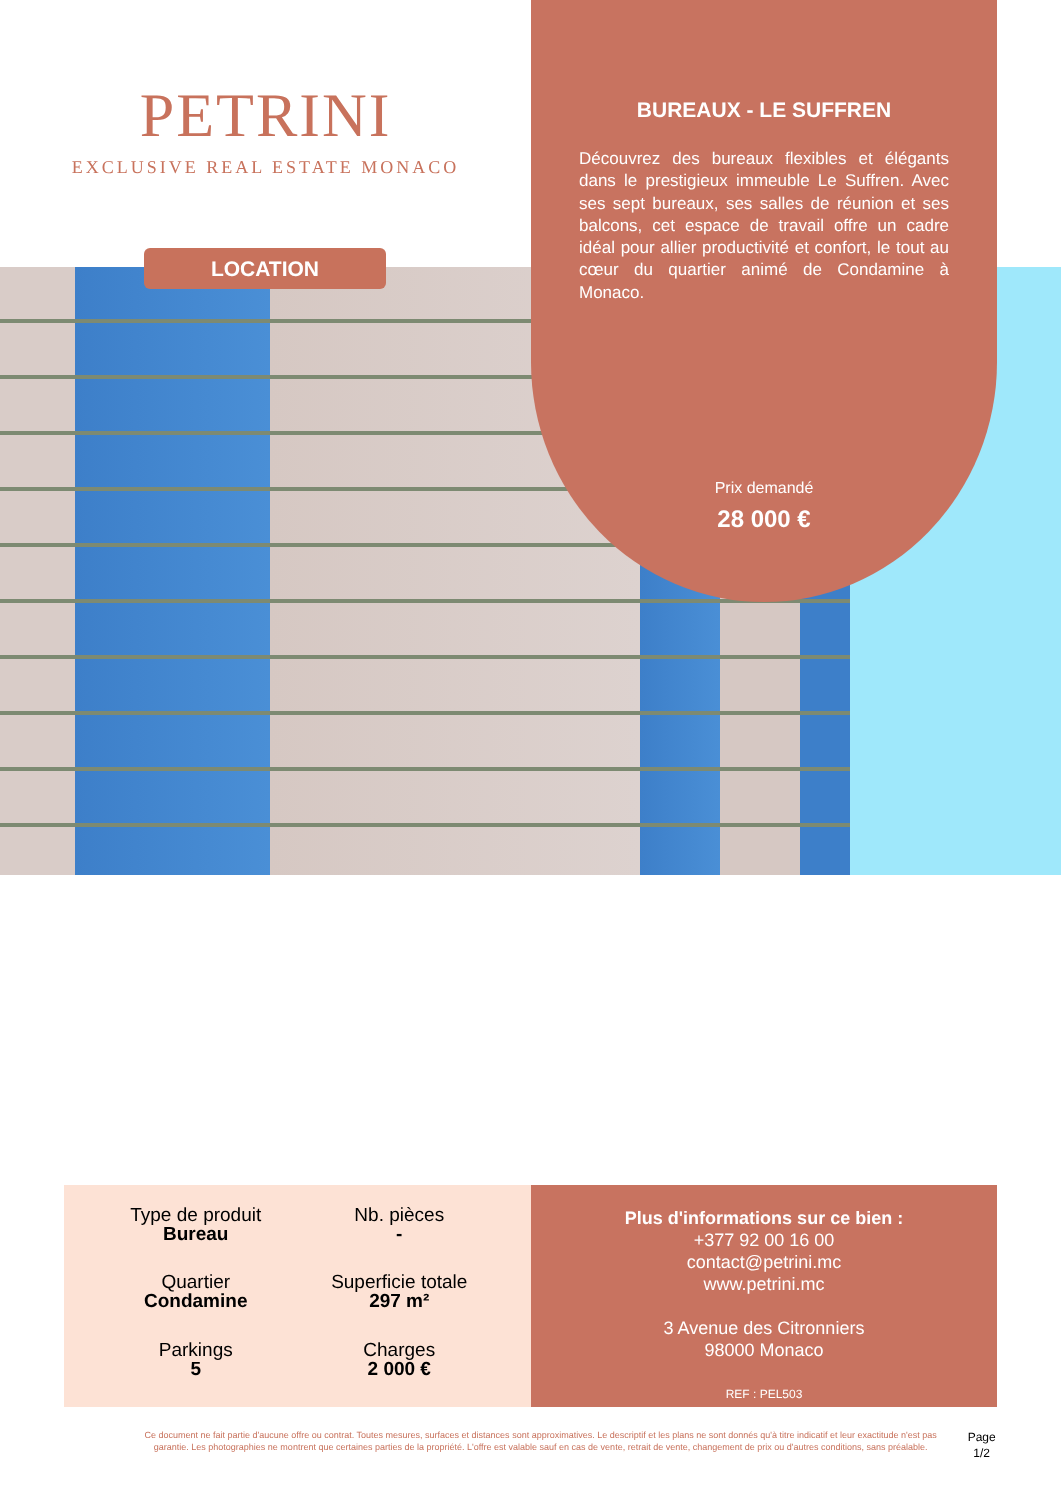PETRINI
EXCLUSIVE REAL ESTATE MONACO
LOCATION
BUREAUX - LE SUFFREN
Découvrez des bureaux flexibles et élégants dans le prestigieux immeuble Le Suffren. Avec ses sept bureaux, ses salles de réunion et ses balcons, cet espace de travail offre un cadre idéal pour allier productivité et confort, le tout au cœur du quartier animé de Condamine à Monaco.
Prix demandé
28 000 €
Type de produit
Bureau
Nb. pièces
-
Quartier
Condamine
Superficie totale
297 m²
Parkings
5
Charges
2 000 €
Plus d'informations sur ce bien :
+377 92 00 16 00
contact@petrini.mc
www.petrini.mc
3 Avenue des Citronniers
98000 Monaco
REF : PEL503
Ce document ne fait partie d'aucune offre ou contrat. Toutes mesures, surfaces et distances sont approximatives. Le descriptif et les plans ne sont donnés qu'à titre indicatif et leur exactitude n'est pas garantie. Les photographies ne montrent que certaines parties de la propriété. L'offre est valable sauf en cas de vente, retrait de vente, changement de prix ou d'autres conditions, sans préalable.
Page 1/2